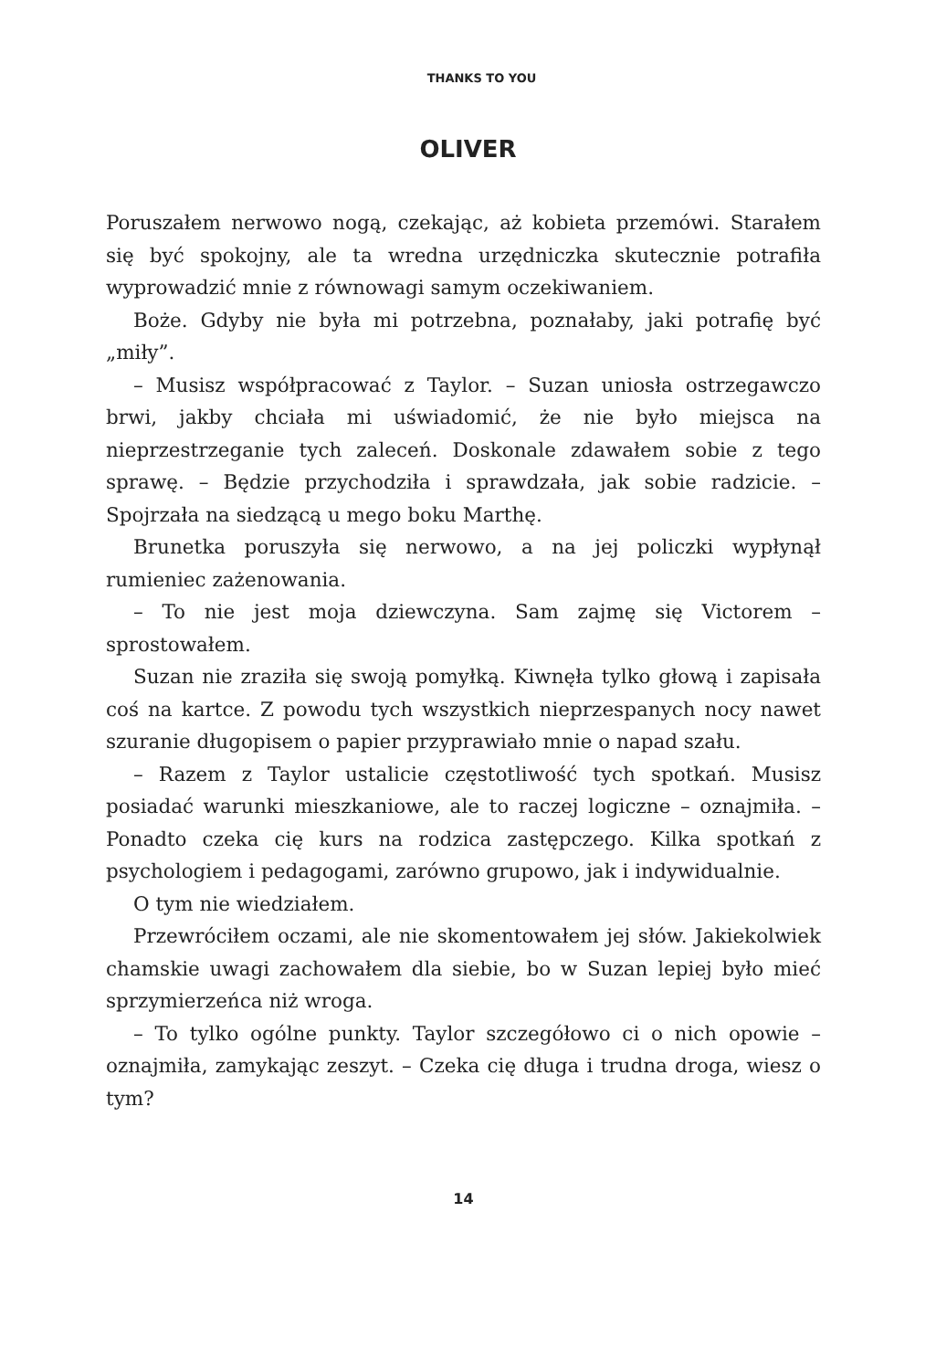THANKS TO YOU
OLIVER
Poruszałem nerwowo nogą, czekając, aż kobieta przemówi. Starałem się być spokojny, ale ta wredna urzędniczka skutecznie potrafiła wyprowadzić mnie z równowagi samym oczekiwaniem.
Boże. Gdyby nie była mi potrzebna, poznałaby, jaki potrafię być „miły”.
– Musisz współpracować z Taylor. – Suzan uniosła ostrzegawczo brwi, jakby chciała mi uświadomić, że nie było miejsca na nieprzestrzeganie tych zaleceń. Doskonale zdawałem sobie z tego sprawę. – Będzie przychodziła i sprawdzała, jak sobie radzicie. – Spojrzała na siedzącą u mego boku Marthę.
Brunetka poruszyła się nerwowo, a na jej policzki wypłynął rumieniec zażenowania.
– To nie jest moja dziewczyna. Sam zajmę się Victorem – sprostowałem.
Suzan nie zraziła się swoją pomyłką. Kiwnęła tylko głową i zapisała coś na kartce. Z powodu tych wszystkich nieprzespanych nocy nawet szuranie długopisem o papier przyprawiało mnie o napad szału.
– Razem z Taylor ustalicie częstotliwość tych spotkań. Musisz posiadać warunki mieszkaniowe, ale to raczej logiczne – oznajmiła. – Ponadto czeka cię kurs na rodzica zastępczego. Kilka spotkań z psychologiem i pedagogami, zarówno grupowo, jak i indywidualnie.
O tym nie wiedziałem.
Przewróciłem oczami, ale nie skomentowałem jej słów. Jakiekolwiek chamskie uwagi zachowałem dla siebie, bo w Suzan lepiej było mieć sprzymierzeńca niż wroga.
– To tylko ogólne punkty. Taylor szczegółowo ci o nich opowie – oznajmiła, zamykając zeszyt. – Czeka cię długa i trudna droga, wiesz o tym?
14